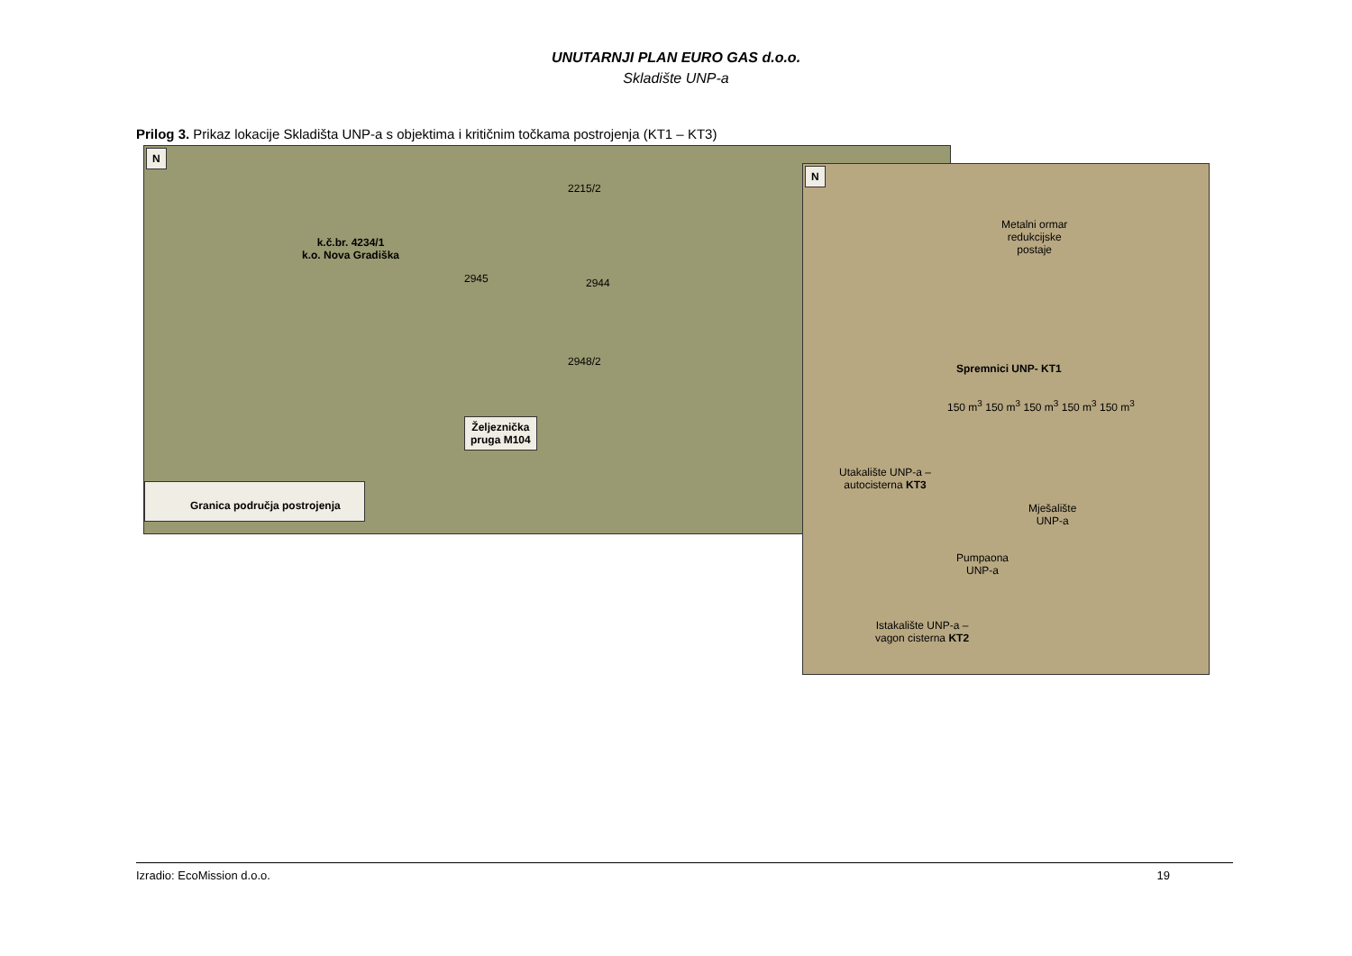UNUTARNJI PLAN EURO GAS d.o.o.
Skladište UNP-a
Prilog 3. Prikaz lokacije Skladišta UNP-a s objektima i kritičnim točkama postrojenja (KT1 – KT3)
N
k.č.br. 4234/1
k.o. Nova Gradiška
2945 2944
2948/2
2215/2
Željeznička
pruga M104
Granica područja postrojenja
N
Metalni ormar
redukcijske
postaje
Spremnici UNP- KT1
150 m<sup>3</sup> 150 m<sup>3</sup> 150 m<sup>3</sup> 150 m<sup>3</sup> 150 m<sup>3</sup>
Utakalište UNP-a –
autocisterna KT3
Mješalište
UNP-a
Pumpaona
UNP-a
Istakalište UNP-a –
vagon cisterna KT2
Izradio: EcoMission d.o.o. 19